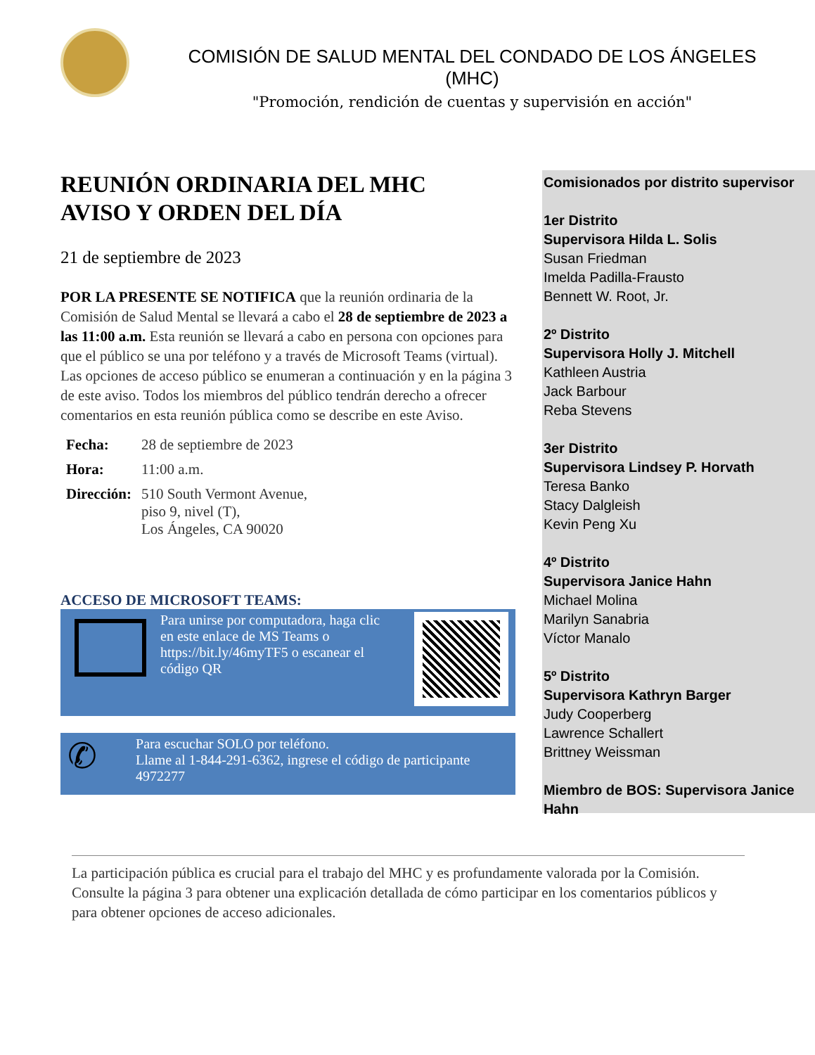COMISIÓN DE SALUD MENTAL DEL CONDADO DE LOS ÁNGELES
(MHC)
"Promoción, rendición de cuentas y supervisión en acción"
REUNIÓN ORDINARIA DEL MHC
AVISO Y ORDEN DEL DÍA
21 de septiembre de 2023
POR LA PRESENTE SE NOTIFICA que la reunión ordinaria de la Comisión de Salud Mental se llevará a cabo el 28 de septiembre de 2023 a las 11:00 a.m. Esta reunión se llevará a cabo en persona con opciones para que el público se una por teléfono y a través de Microsoft Teams (virtual). Las opciones de acceso público se enumeran a continuación y en la página 3 de este aviso. Todos los miembros del público tendrán derecho a ofrecer comentarios en esta reunión pública como se describe en este Aviso.
| Fecha: | 28 de septiembre de 2023 |
| Hora: | 11:00 a.m. |
| Dirección: | 510 South Vermont Avenue, piso 9, nivel (T), Los Ángeles, CA 90020 |
ACCESO DE MICROSOFT TEAMS:
Para unirse por computadora, haga clic en este enlace de MS Teams o https://bit.ly/46myTF5 o escanear el código QR
✆
Para escuchar SOLO por teléfono.
Llame al 1-844-291-6362, ingrese el código de participante 4972277
Comisionados por distrito supervisor
1er Distrito
Supervisora Hilda L. Solis
Susan Friedman
Imelda Padilla-Frausto
Bennett W. Root, Jr.
2º Distrito
Supervisora Holly J. Mitchell
Kathleen Austria
Jack Barbour
Reba Stevens
3er Distrito
Supervisora Lindsey P. Horvath
Teresa Banko
Stacy Dalgleish
Kevin Peng Xu
4º Distrito
Supervisora Janice Hahn
Michael Molina
Marilyn Sanabria
Víctor Manalo
5º Distrito
Supervisora Kathryn Barger
Judy Cooperberg
Lawrence Schallert
Brittney Weissman
Miembro de BOS: Supervisora Janice Hahn
La participación pública es crucial para el trabajo del MHC y es profundamente valorada por la Comisión. Consulte la página 3 para obtener una explicación detallada de cómo participar en los comentarios públicos y para obtener opciones de acceso adicionales.